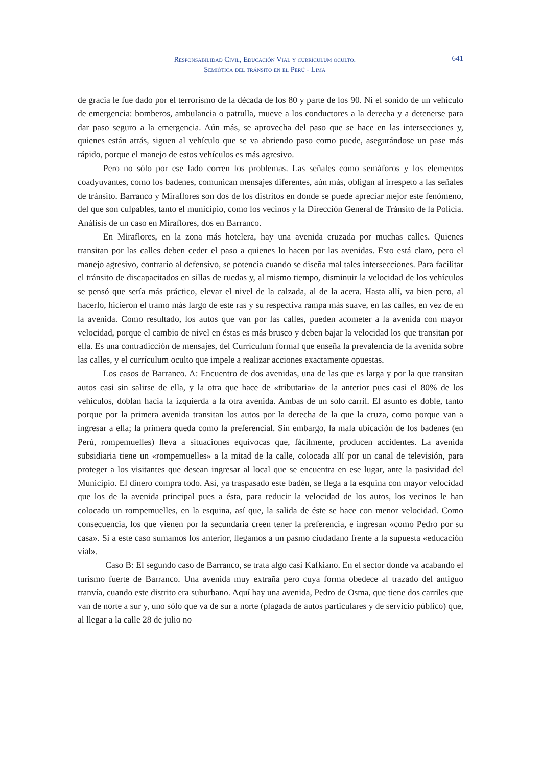Responsabilidad Civil, Educación Vial y currículum oculto.
Semiótica del tránsito en el Perú - Lima
641
de gracia le fue dado por el terrorismo de la década de los 80 y parte de los 90. Ni el sonido de un vehículo de emergencia: bomberos, ambulancia o patrulla, mueve a los conductores a la derecha y a detenerse para dar paso seguro a la emergencia. Aún más, se aprovecha del paso que se hace en las intersecciones y, quienes están atrás, siguen al vehículo que se va abriendo paso como puede, asegurándose un pase más rápido, porque el manejo de estos vehículos es más agresivo.
Pero no sólo por ese lado corren los problemas. Las señales como semáforos y los elementos coadyuvantes, como los badenes, comunican mensajes diferentes, aún más, obligan al irrespeto a las señales de tránsito. Barranco y Miraflores son dos de los distritos en donde se puede apreciar mejor este fenómeno, del que son culpables, tanto el municipio, como los vecinos y la Dirección General de Tránsito de la Policía. Análisis de un caso en Miraflores, dos en Barranco.
En Miraflores, en la zona más hotelera, hay una avenida cruzada por muchas calles. Quienes transitan por las calles deben ceder el paso a quienes lo hacen por las avenidas. Esto está claro, pero el manejo agresivo, contrario al defensivo, se potencia cuando se diseña mal tales intersecciones. Para facilitar el tránsito de discapacitados en sillas de ruedas y, al mismo tiempo, disminuir la velocidad de los vehículos se pensó que sería más práctico, elevar el nivel de la calzada, al de la acera. Hasta allí, va bien pero, al hacerlo, hicieron el tramo más largo de este ras y su respectiva rampa más suave, en las calles, en vez de en la avenida. Como resultado, los autos que van por las calles, pueden acometer a la avenida con mayor velocidad, porque el cambio de nivel en éstas es más brusco y deben bajar la velocidad los que transitan por ella. Es una contradicción de mensajes, del Currículum formal que enseña la prevalencia de la avenida sobre las calles, y el currículum oculto que impele a realizar acciones exactamente opuestas.
Los casos de Barranco. A: Encuentro de dos avenidas, una de las que es larga y por la que transitan autos casi sin salirse de ella, y la otra que hace de «tributaria» de la anterior pues casi el 80% de los vehículos, doblan hacia la izquierda a la otra avenida. Ambas de un solo carril. El asunto es doble, tanto porque por la primera avenida transitan los autos por la derecha de la que la cruza, como porque van a ingresar a ella; la primera queda como la preferencial. Sin embargo, la mala ubicación de los badenes (en Perú, rompemuelles) lleva a situaciones equívocas que, fácilmente, producen accidentes. La avenida subsidiaria tiene un «rompemuelles» a la mitad de la calle, colocada allí por un canal de televisión, para proteger a los visitantes que desean ingresar al local que se encuentra en ese lugar, ante la pasividad del Municipio. El dinero compra todo. Así, ya traspasado este badén, se llega a la esquina con mayor velocidad que los de la avenida principal pues a ésta, para reducir la velocidad de los autos, los vecinos le han colocado un rompemuelles, en la esquina, así que, la salida de éste se hace con menor velocidad. Como consecuencia, los que vienen por la secundaria creen tener la preferencia, e ingresan «como Pedro por su casa». Si a este caso sumamos los anterior, llegamos a un pasmo ciudadano frente a la supuesta «educación vial».
Caso B: El segundo caso de Barranco, se trata algo casi Kafkiano. En el sector donde va acabando el turismo fuerte de Barranco. Una avenida muy extraña pero cuya forma obedece al trazado del antiguo tranvía, cuando este distrito era suburbano. Aquí hay una avenida, Pedro de Osma, que tiene dos carriles que van de norte a sur y, uno sólo que va de sur a norte (plagada de autos particulares y de servicio público) que, al llegar a la calle 28 de julio no